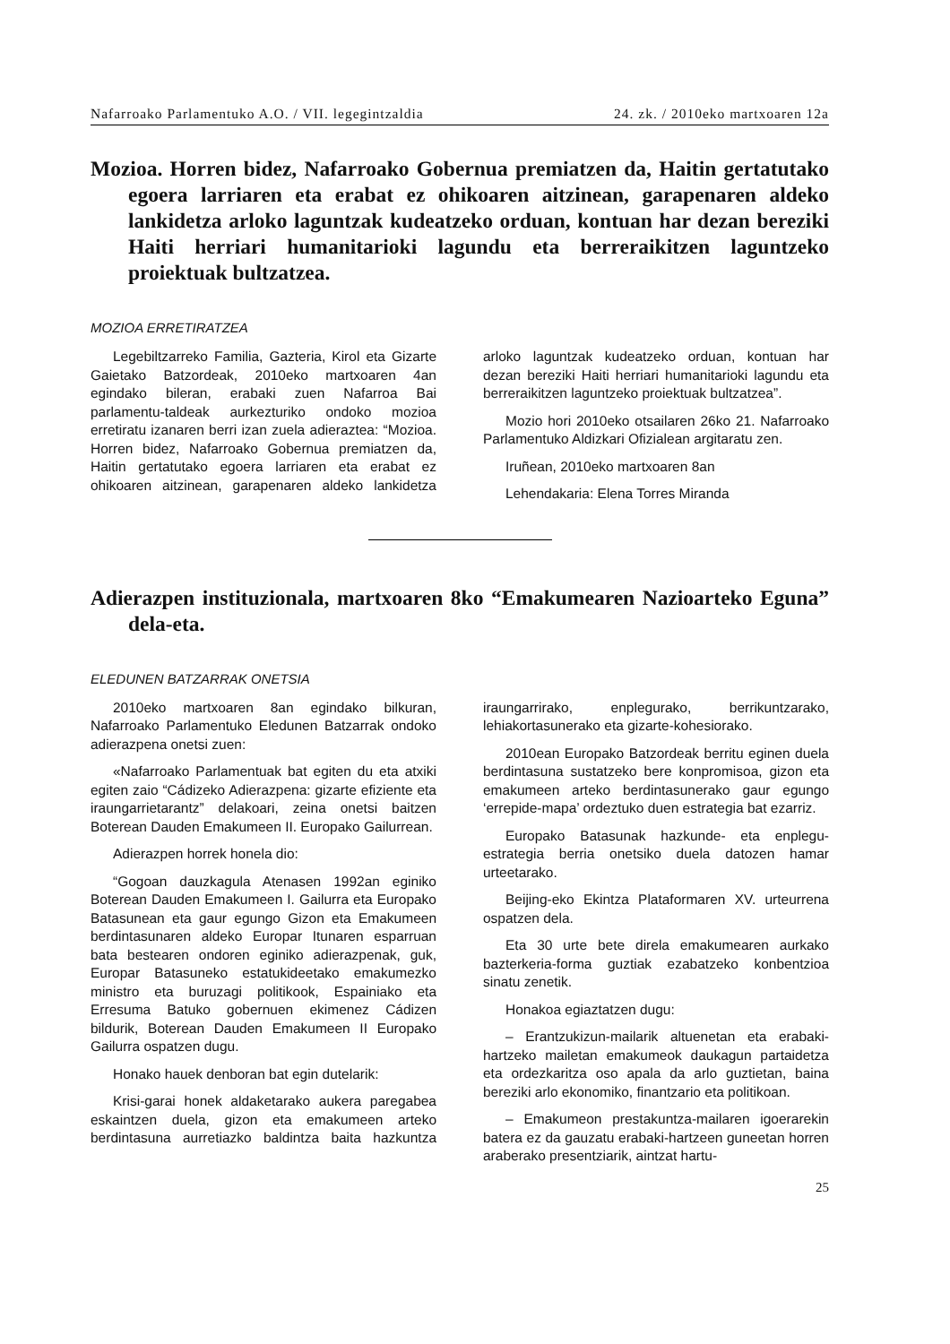Nafarroako Parlamentuko A.O. / VII. legegintzaldia 24. zk. / 2010eko martxoaren 12a
Mozioa. Horren bidez, Nafarroako Gobernua premiatzen da, Haitin gertatutako egoera larriaren eta erabat ez ohikoaren aitzinean, garapenaren aldeko lankidetza arloko laguntzak kudeatzeko orduan, kontuan har dezan bereziki Haiti herriari humanitarioki lagundu eta berreraikitzen laguntzeko proiektuak bultzatzea.
MOZIOA ERRETIRATZEA
Legebiltzarreko Familia, Gazteria, Kirol eta Gizarte Gaietako Batzordeak, 2010eko martxoaren 4an egindako bileran, erabaki zuen Nafarroa Bai parlamentu-taldeak aurkezturiko ondoko mozioa erretiratu izanaren berri izan zuela adieraztea: “Mozioa. Horren bidez, Nafarroako Gobernua premiatzen da, Haitin gertatutako egoera larriaren eta erabat ez ohikoaren aitzinean, garapenaren aldeko lankidetza arloko laguntzak kudeatzeko orduan, kontuan har dezan bereziki Haiti herriari humanitarioki lagundu eta berreraikitzen laguntzeko proiektuak bultzatzea”.
Mozio hori 2010eko otsailaren 26ko 21. Nafarroako Parlamentuko Aldizkari Ofizialean argitaratu zen.
Iruñean, 2010eko martxoaren 8an
Lehendakaria: Elena Torres Miranda
Adierazpen instituzionala, martxoaren 8ko “Emakumearen Nazioarteko Eguna” dela-eta.
ELEDUNEN BATZARRAK ONETSIA
2010eko martxoaren 8an egindako bilkuran, Nafarroako Parlamentuko Eledunen Batzarrak ondoko adierazpena onetsi zuen:
«Nafarroako Parlamentuak bat egiten du eta atxiki egiten zaio “Cádizeko Adierazpena: gizarte efiziente eta iraungarrietarantz” delakoari, zeina onetsi baitzen Boterean Dauden Emakumeen II. Europako Gailurrean.
Adierazpen horrek honela dio:
“Gogoan dauzkagula Atenasen 1992an eginiko Boterean Dauden Emakumeen I. Gailurra eta Europako Batasunean eta gaur egungo Gizon eta Emakumeen berdintasunaren aldeko Europar Itunaren esparruan bata bestearen ondoren eginiko adierazpenak, guk, Europar Batasuneko estatukideetako emakumezko ministro eta buruzagi politikook, Espainiako eta Erresuma Batuko gobernuen ekimenez Cádizen bildurik, Boterean Dauden Emakumeen II Europako Gailurra ospatzen dugu.
Honako hauek denboran bat egin dutelarik:
Krisi-garai honek aldaketarako aukera paregabea eskaintzen duela, gizon eta emakumeen arteko berdintasuna aurretiazko baldintza baita hazkuntza iraungarrirako, enplegurako, berrikuntzarako, lehiakortasunerako eta gizarte-kohesiorako.
2010ean Europako Batzordeak berritu eginen duela berdintasuna sustatzeko bere konpromisoa, gizon eta emakumeen arteko berdintasunerako gaur egungo ‘errepide-mapa’ ordeztuko duen estrategia bat ezarriz.
Europako Batasunak hazkunde- eta enplegu-estrategia berria onetsiko duela datozen hamar urteetarako.
Beijing-eko Ekintza Plataformaren XV. urteurrena ospatzen dela.
Eta 30 urte bete direla emakumearen aurkako bazterkeria-forma guztiak ezabatzeko konbentzioa sinatu zenetik.
Honakoa egiaztatzen dugu:
– Erantzukizun-mailarik altuenetan eta erabaki-hartzeko mailetan emakumeok daukagun partaidetza eta ordezkaritza oso apala da arlo guztietan, baina bereziki arlo ekonomiko, finantzario eta politikoan.
– Emakumeon prestakuntza-mailaren igoerarekin batera ez da gauzatu erabaki-hartzeen guneetan horren araberako presentziarik, aintzat hartu-
25